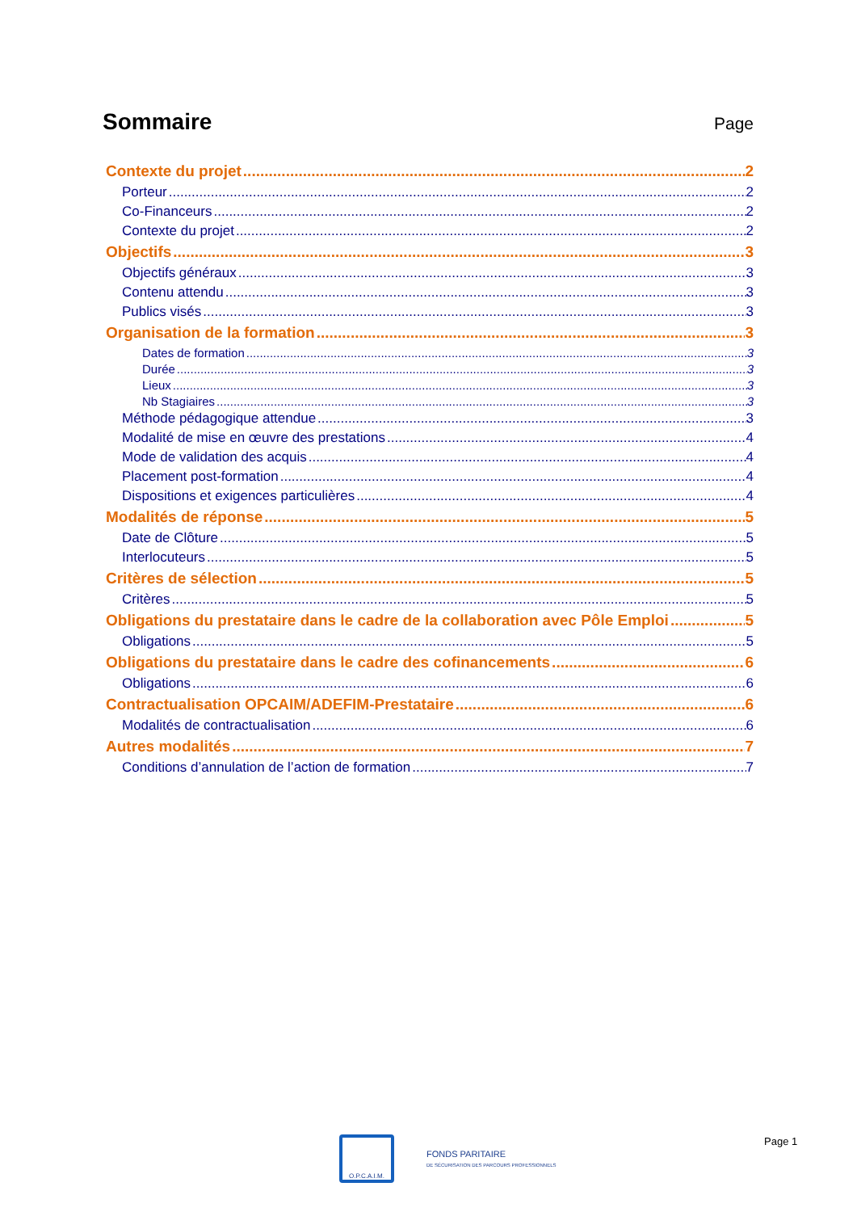Sommaire
Page
Contexte du projet 2
Porteur 2
Co-Financeurs 2
Contexte du projet 2
Objectifs 3
Objectifs généraux 3
Contenu attendu 3
Publics visés 3
Organisation de la formation 3
Dates de formation 3
Durée 3
Lieux 3
Nb Stagiaires 3
Méthode pédagogique attendue 3
Modalité de mise en œuvre des prestations 4
Mode de validation des acquis 4
Placement post-formation 4
Dispositions et exigences particulières 4
Modalités de réponse 5
Date de Clôture 5
Interlocuteurs 5
Critères de sélection 5
Critères 5
Obligations du prestataire dans le cadre de la collaboration avec Pôle Emploi 5
Obligations 5
Obligations du prestataire dans le cadre des cofinancements 6
Obligations 6
Contractualisation OPCAIM/ADEFIM-Prestataire 6
Modalités de contractualisation 6
Autres modalités 7
Conditions d’annulation de l’action de formation 7
O.P.C.A.I.M.
FONDS PARITAIRE
DE SÉCURISATION DES PARCOURS PROFESSIONNELS
Page 1